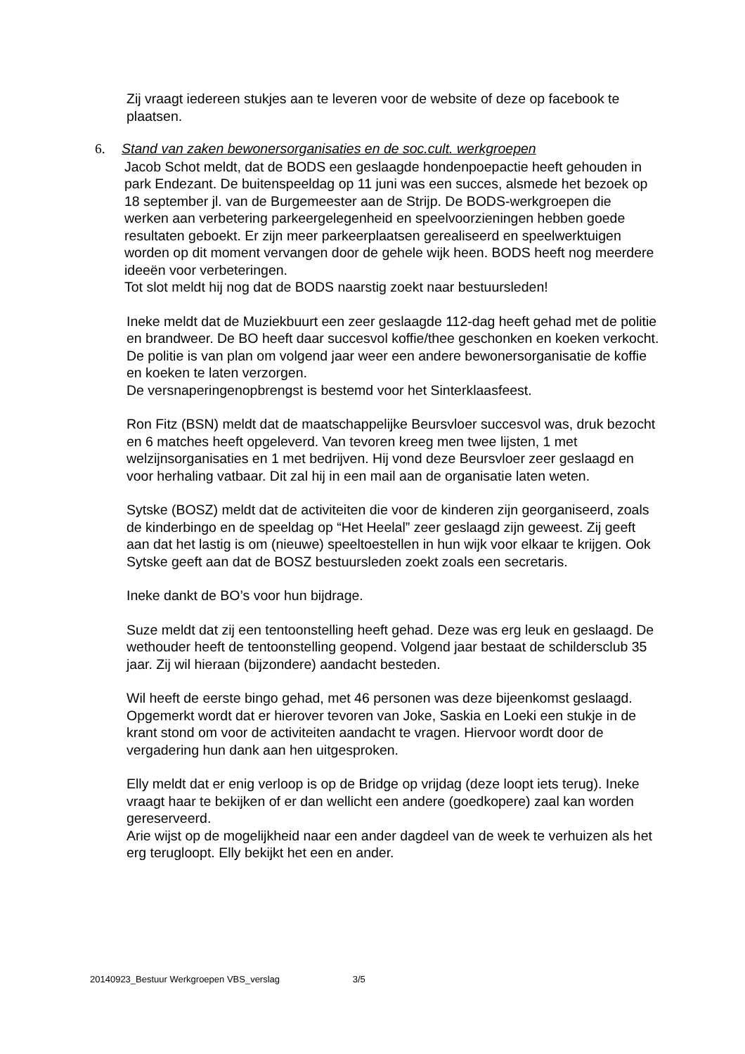Zij vraagt iedereen stukjes aan te leveren voor de website of deze op facebook te plaatsen.
6. Stand van zaken bewonersorganisaties en de soc.cult. werkgroepen
Jacob Schot meldt, dat de BODS een geslaagde hondenpoepactie heeft gehouden in park Endezant. De buitenspeeldag op 11 juni was een succes, alsmede het bezoek op 18 september jl. van de Burgemeester aan de Strijp. De BODS-werkgroepen die werken aan verbetering parkeergelegenheid en speelvoorzieningen hebben goede resultaten geboekt. Er zijn meer parkeerplaatsen gerealiseerd en speelwerktuigen worden op dit moment vervangen door de gehele wijk heen. BODS heeft nog meerdere ideeën voor verbeteringen.
Tot slot meldt hij nog dat de BODS naarstig zoekt naar bestuursleden!
Ineke meldt dat de Muziekbuurt een zeer geslaagde 112-dag heeft gehad met de politie en brandweer. De BO heeft daar succesvol koffie/thee geschonken en koeken verkocht. De politie is van plan om volgend jaar weer een andere bewonersorganisatie de koffie en koeken te laten verzorgen.
De versnaperingenopbrengst is bestemd voor het Sinterklaasfeest.
Ron Fitz (BSN) meldt dat de maatschappelijke Beursvloer succesvol was, druk bezocht en 6 matches heeft opgeleverd. Van tevoren kreeg men twee lijsten, 1 met welzijnsorganisaties en 1 met bedrijven. Hij vond deze Beursvloer zeer geslaagd en voor herhaling vatbaar. Dit zal hij in een mail aan de organisatie laten weten.
Sytske (BOSZ) meldt dat de activiteiten die voor de kinderen zijn georganiseerd, zoals de kinderbingo en de speeldag op “Het Heelal” zeer geslaagd zijn geweest. Zij geeft aan dat het lastig is om (nieuwe) speeltoestellen in hun wijk voor elkaar te krijgen. Ook Sytske geeft aan dat de BOSZ bestuursleden zoekt zoals een secretaris.
Ineke dankt de BO’s voor hun bijdrage.
Suze meldt dat zij een tentoonstelling heeft gehad. Deze was erg leuk en geslaagd. De wethouder heeft de tentoonstelling geopend. Volgend jaar bestaat de schildersclub 35 jaar. Zij wil hieraan (bijzondere) aandacht besteden.
Wil heeft de eerste bingo gehad, met 46 personen was deze bijeenkomst geslaagd. Opgemerkt wordt dat er hierover tevoren van Joke, Saskia en Loeki een stukje in de krant stond om voor de activiteiten aandacht te vragen. Hiervoor wordt door de vergadering hun dank aan hen uitgesproken.
Elly meldt dat er enig verloop is op de Bridge op vrijdag (deze loopt iets terug). Ineke vraagt haar te bekijken of er dan wellicht een andere (goedkopere) zaal kan worden gereserveerd.
Arie wijst op de mogelijkheid naar een ander dagdeel van de week te verhuizen als het erg terugloopt. Elly bekijkt het een en ander.
20140923_Bestuur Werkgroepen VBS_verslag 3/5